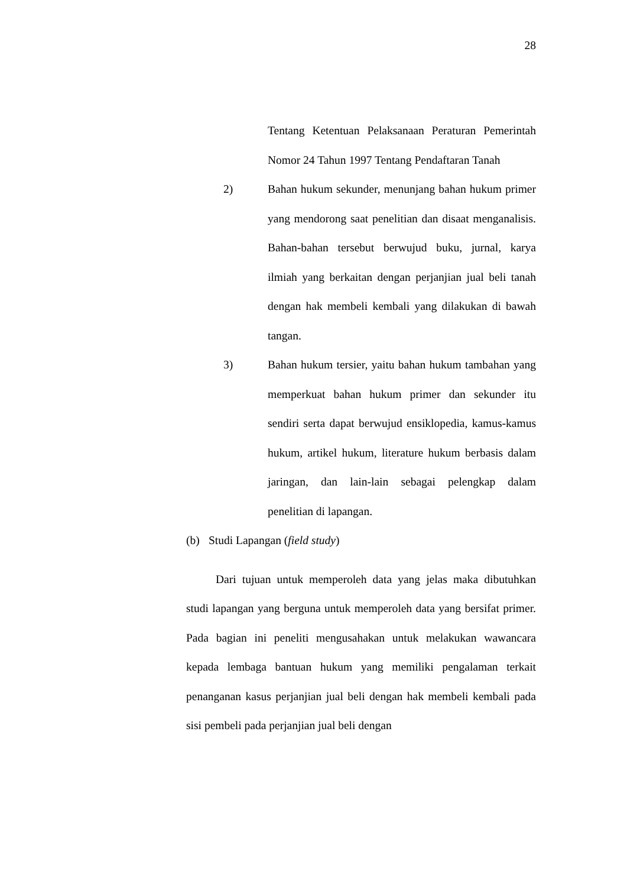28
Tentang Ketentuan Pelaksanaan Peraturan Pemerintah Nomor 24 Tahun 1997 Tentang Pendaftaran Tanah
2) Bahan hukum sekunder, menunjang bahan hukum primer yang mendorong saat penelitian dan disaat menganalisis. Bahan-bahan tersebut berwujud buku, jurnal, karya ilmiah yang berkaitan dengan perjanjian jual beli tanah dengan hak membeli kembali yang dilakukan di bawah tangan.
3) Bahan hukum tersier, yaitu bahan hukum tambahan yang memperkuat bahan hukum primer dan sekunder itu sendiri serta dapat berwujud ensiklopedia, kamus-kamus hukum, artikel hukum, literature hukum berbasis dalam jaringan, dan lain-lain sebagai pelengkap dalam penelitian di lapangan.
(b) Studi Lapangan (field study)
Dari tujuan untuk memperoleh data yang jelas maka dibutuhkan studi lapangan yang berguna untuk memperoleh data yang bersifat primer. Pada bagian ini peneliti mengusahakan untuk melakukan wawancara kepada lembaga bantuan hukum yang memiliki pengalaman terkait penanganan kasus perjanjian jual beli dengan hak membeli kembali pada sisi pembeli pada perjanjian jual beli dengan